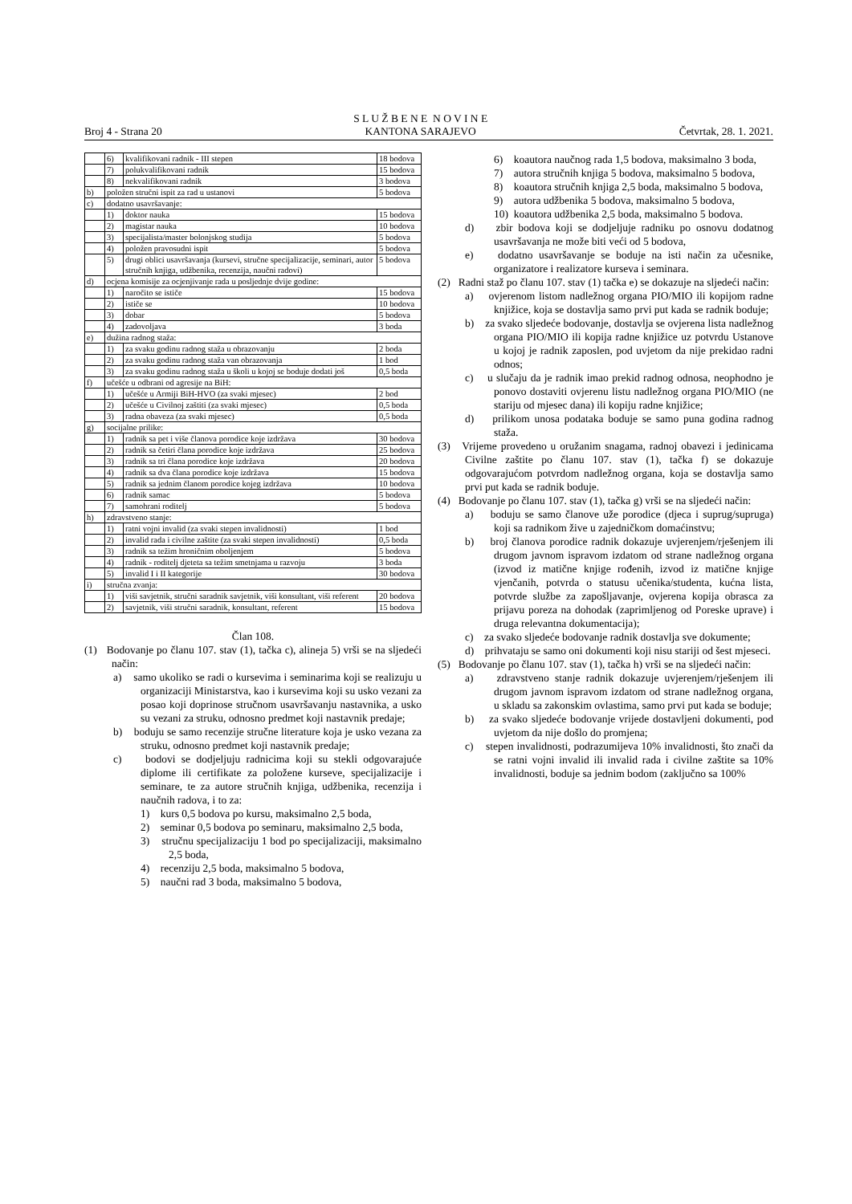Broj 4 - Strana 20 S L U Ž B E N E N O V I N E
KANTONA SARAJEVO Četvrtak, 28. 1. 2021.
| | 6) | kvalifikovani radnik - III stepen | 18 bodova |
| | 7) | polukvalifikovani radnik | 15 bodova |
| | 8) | nekvalifikovani radnik | 3 bodova |
| b) | položen stručni ispit za rad u ustanovi | | 5 bodova |
| c) | dodatno usavršavanje: | | |
| | 1) | doktor nauka | 15 bodova |
| | 2) | magistar nauka | 10 bodova |
| | 3) | specijalista/master bolonjskog studija | 5 bodova |
| | 4) | položen pravosudni ispit | 5 bodova |
| | 5) | drugi oblici usavršavanja (kursevi, stručne specijalizacije, seminari, autor stručnih knjiga, udžbenika, recenzija, naučni radovi) | 5 bodova |
| d) | ocjena komisije za ocjenjivanje rada u posljednje dvije godine: | | |
| | 1) | naročito se ističe | 15 bodova |
| | 2) | ističe se | 10 bodova |
| | 3) | dobar | 5 bodova |
| | 4) | zadovoljava | 3 boda |
| e) | dužina radnog staža: | | |
| | 1) | za svaku godinu radnog staža u obrazovanju | 2 boda |
| | 2) | za svaku godinu radnog staža van obrazovanja | 1 bod |
| | 3) | za svaku godinu radnog staža u školi u kojoj se boduje dodati još | 0,5 boda |
| f) | učešće u odbrani od agresije na BiH: | | |
| | 1) | učešće u Armiji BiH-HVO (za svaki mjesec) | 2 bod |
| | 2) | učešće u Civilnoj zaštiti (za svaki mjesec) | 0,5 boda |
| | 3) | radna obaveza (za svaki mjesec) | 0,5 boda |
| g) | socijalne prilike: | | |
| | 1) | radnik sa pet i više članova porodice koje izdržava | 30 bodova |
| | 2) | radnik sa četiri člana porodice koje izdržava | 25 bodova |
| | 3) | radnik sa tri člana porodice koje izdržava | 20 bodova |
| | 4) | radnik sa dva člana porodice koje izdržava | 15 bodova |
| | 5) | radnik sa jednim članom porodice kojeg izdržava | 10 bodova |
| | 6) | radnik samac | 5 bodova |
| | 7) | samohrani roditelj | 5 bodova |
| h) | zdravstveno stanje: | | |
| | 1) | ratni vojni invalid (za svaki stepen invalidnosti) | 1 bod |
| | 2) | invalid rada i civilne zaštite (za svaki stepen invalidnosti) | 0,5 boda |
| | 3) | radnik sa težim hroničnim oboljenjem | 5 bodova |
| | 4) | radnik - roditelj djeteta sa težim smetnjama u razvoju | 3 boda |
| | 5) | invalid I i II kategorije | 30 bodova |
| i) | stručna zvanja: | | |
| | 1) | viši savjetnik, stručni saradnik savjetnik, viši konsultant, viši referent | 20 bodova |
| | 2) | savjetnik, viši stručni saradnik, konsultant, referent | 15 bodova |
Član 108.
(1) Bodovanje po članu 107. stav (1), tačka c), alineja 5) vrši se na sljedeći način:
a) samo ukoliko se radi o kursevima i seminarima koji se realizuju u organizaciji Ministarstva, kao i kursevima koji su usko vezani za posao koji doprinose stručnom usavršavanju nastavnika, a usko su vezani za struku, odnosno predmet koji nastavnik predaje;
b) boduju se samo recenzije stručne literature koja je usko vezana za struku, odnosno predmet koji nastavnik predaje;
c) bodovi se dodjeljuju radnicima koji su stekli odgovarajuće diplome ili certifikate za položene kurseve, specijalizacije i seminare, te za autore stručnih knjiga, udžbenika, recenzija i naučnih radova, i to za:
1) kurs 0,5 bodova po kursu, maksimalno 2,5 boda,
2) seminar 0,5 bodova po seminaru, maksimalno 2,5 boda,
3) stručnu specijalizaciju 1 bod po specijalizaciji, maksimalno 2,5 boda,
4) recenziju 2,5 boda, maksimalno 5 bodova,
5) naučni rad 3 boda, maksimalno 5 bodova,
6) koautora naučnog rada 1,5 bodova, maksimalno 3 boda,
7) autora stručnih knjiga 5 bodova, maksimalno 5 bodova,
8) koautora stručnih knjiga 2,5 boda, maksimalno 5 bodova,
9) autora udžbenika 5 bodova, maksimalno 5 bodova,
10) koautora udžbenika 2,5 boda, maksimalno 5 bodova.
d) zbir bodova koji se dodjeljuje radniku po osnovu dodatnog usavršavanja ne može biti veći od 5 bodova,
e) dodatno usavršavanje se boduje na isti način za učesnike, organizatore i realizatore kurseva i seminara.
(2) Radni staž po članu 107. stav (1) tačka e) se dokazuje na sljedeći način:
a) ovjerenom listom nadležnog organa PIO/MIO ili kopijom radne knjižice, koja se dostavlja samo prvi put kada se radnik boduje;
b) za svako sljedeće bodovanje, dostavlja se ovjerena lista nadležnog organa PIO/MIO ili kopija radne knjižice uz potvrdu Ustanove u kojoj je radnik zaposlen, pod uvjetom da nije prekidao radni odnos;
c) u slučaju da je radnik imao prekid radnog odnosa, neophodno je ponovo dostaviti ovjerenu listu nadležnog organa PIO/MIO (ne stariju od mjesec dana) ili kopiju radne knjižice;
d) prilikom unosa podataka boduje se samo puna godina radnog staža.
(3) Vrijeme provedeno u oružanim snagama, radnoj obavezi i jedinicama Civilne zaštite po članu 107. stav (1), tačka f) se dokazuje odgovarajućom potvrdom nadležnog organa, koja se dostavlja samo prvi put kada se radnik boduje.
(4) Bodovanje po članu 107. stav (1), tačka g) vrši se na sljedeći način:
a) boduju se samo članove uže porodice (djeca i suprug/supruga) koji sa radnikom žive u zajedničkom domaćinstvu;
b) broj članova porodice radnik dokazuje uvjerenjem/rješenjem ili drugom javnom ispravom izdatom od strane nadležnog organa (izvod iz matične knjige rođenih, izvod iz matične knjige vjenčanih, potvrda o statusu učenika/studenta, kućna lista, potvrde službe za zapošljavanje, ovjerena kopija obrasca za prijavu poreza na dohodak (zaprimljenog od Poreske uprave) i druga relevantna dokumentacija);
c) za svako sljedeće bodovanje radnik dostavlja sve dokumente;
d) prihvataju se samo oni dokumenti koji nisu stariji od šest mjeseci.
(5) Bodovanje po članu 107. stav (1), tačka h) vrši se na sljedeći način:
a) zdravstveno stanje radnik dokazuje uvjerenjem/rješenjem ili drugom javnom ispravom izdatom od strane nadležnog organa, u skladu sa zakonskim ovlastima, samo prvi put kada se boduje;
b) za svako sljedeće bodovanje vrijede dostavljeni dokumenti, pod uvjetom da nije došlo do promjena;
c) stepen invalidnosti, podrazumijeva 10% invalidnosti, što znači da se ratni vojni invalid ili invalid rada i civilne zaštite sa 10% invalidnosti, boduje sa jednim bodom (zaključno sa 100%